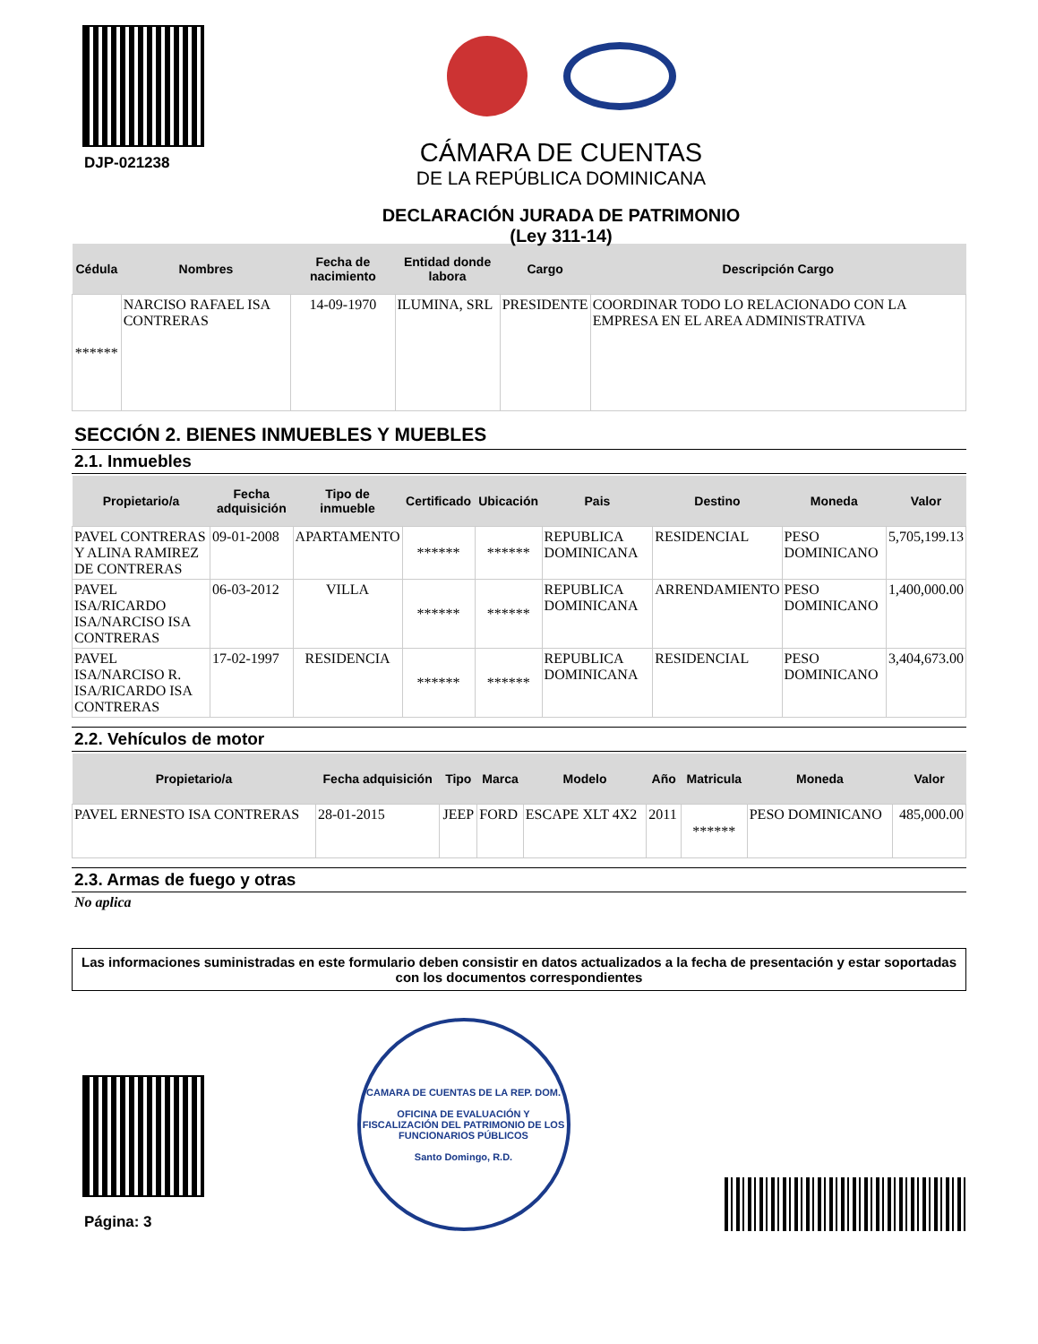DJP-021238
CÁMARA DE CUENTAS
DE LA REPÚBLICA DOMINICANA
DECLARACIÓN JURADA DE PATRIMONIO
(Ley 311-14)
| Cédula | Nombres | Fecha de nacimiento | Entidad donde labora | Cargo | Descripción Cargo |
| --- | --- | --- | --- | --- | --- |
| ****** | NARCISO RAFAEL ISA CONTRERAS | 14-09-1970 | ILUMINA, SRL | PRESIDENTE | COORDINAR TODO LO RELACIONADO CON LA EMPRESA EN EL AREA ADMINISTRATIVA |
SECCIÓN 2. BIENES INMUEBLES Y MUEBLES
2.1. Inmuebles
| Propietario/a | Fecha adquisición | Tipo de inmueble | Certificado | Ubicación | Pais | Destino | Moneda | Valor |
| --- | --- | --- | --- | --- | --- | --- | --- | --- |
| PAVEL CONTRERAS Y ALINA RAMIREZ DE CONTRERAS | 09-01-2008 | APARTAMENTO | ****** | ****** | REPUBLICA DOMINICANA | RESIDENCIAL | PESO DOMINICANO | 5,705,199.13 |
| PAVEL ISA/RICARDO ISA/NARCISO ISA CONTRERAS | 06-03-2012 | VILLA | ****** | ****** | REPUBLICA DOMINICANA | ARRENDAMIENTO | PESO DOMINICANO | 1,400,000.00 |
| PAVEL ISA/NARCISO R. ISA/RICARDO ISA CONTRERAS | 17-02-1997 | RESIDENCIA | ****** | ****** | REPUBLICA DOMINICANA | RESIDENCIAL | PESO DOMINICANO | 3,404,673.00 |
2.2. Vehículos de motor
| Propietario/a | Fecha adquisición | Tipo | Marca | Modelo | Año | Matricula | Moneda | Valor |
| --- | --- | --- | --- | --- | --- | --- | --- | --- |
| PAVEL ERNESTO ISA CONTRERAS | 28-01-2015 | JEEP | FORD | ESCAPE XLT 4X2 | 2011 | ****** | PESO DOMINICANO | 485,000.00 |
2.3. Armas de fuego y otras
No aplica
Las informaciones suministradas en este formulario deben consistir en datos actualizados a la fecha de presentación y estar soportadas con los documentos correspondientes
Página: 3
CAMARA DE CUENTAS DE LA REP. DOM.
OFICINA DE EVALUACIÓN Y FISCALIZACIÓN DEL PATRIMONIO DE LOS FUNCIONARIOS PÚBLICOS
Santo Domingo, R.D.